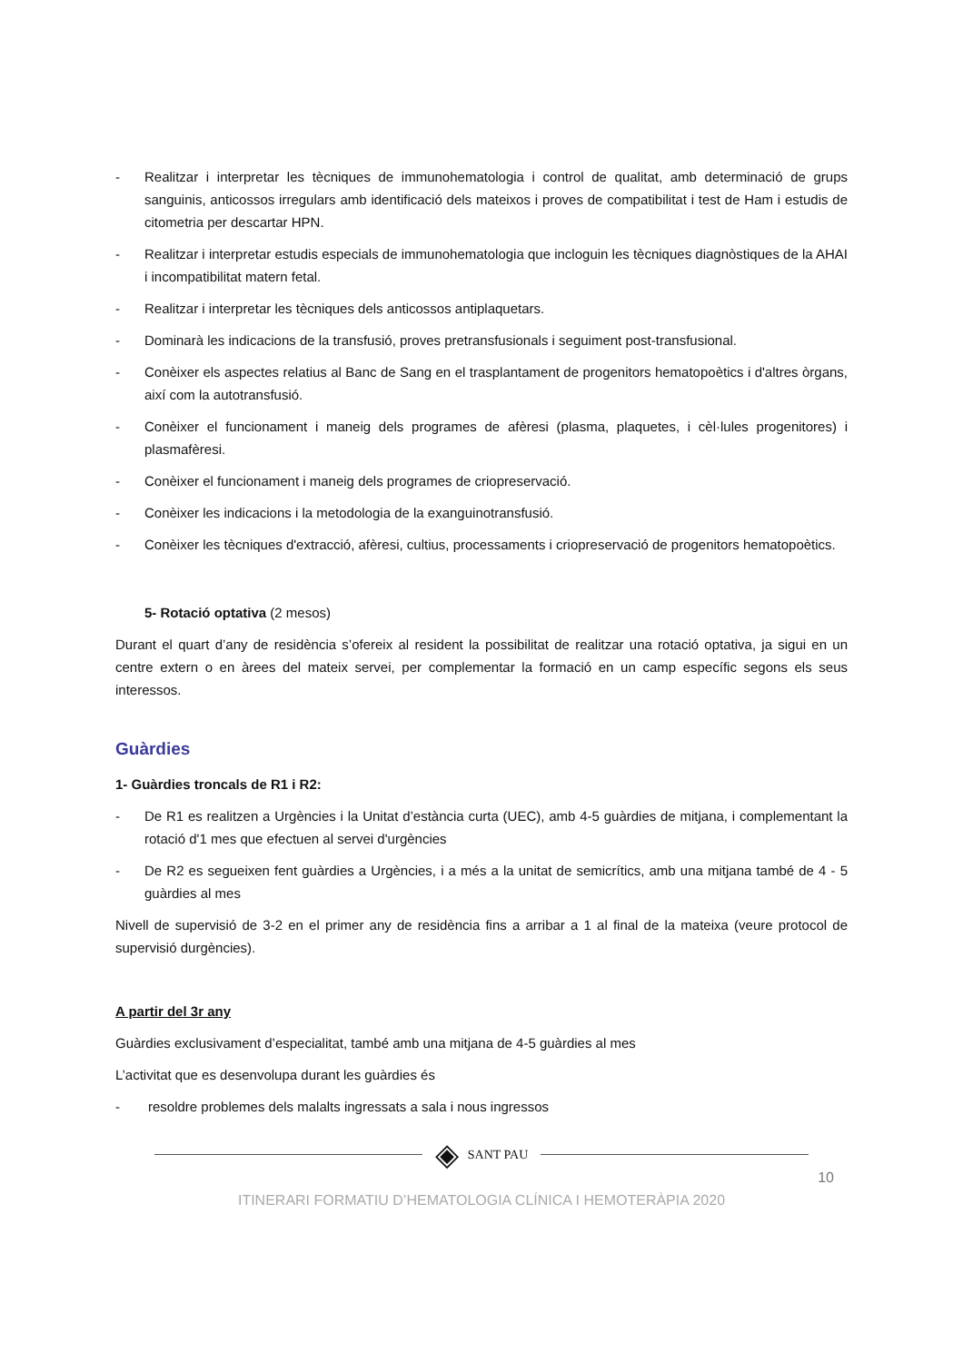- Realitzar i interpretar les tècniques de immunohematologia i control de qualitat, amb determinació de grups sanguinis, anticossos irregulars amb identificació dels mateixos i proves de compatibilitat i test de Ham i estudis de citometria per descartar HPN.
- Realitzar i interpretar estudis especials de immunohematologia que incloguin les tècniques diagnòstiques de la AHAI i incompatibilitat matern fetal.
- Realitzar i interpretar les tècniques dels anticossos antiplaquetars.
- Dominarà les indicacions de la transfusió, proves pretransfusionals i seguiment post-transfusional.
- Conèixer els aspectes relatius al Banc de Sang en el trasplantament de progenitors hematopoètics i d'altres òrgans, així com la autotransfusió.
- Conèixer el funcionament i maneig dels programes de afèresi (plasma, plaquetes, i cèl·lules progenitores) i plasmafèresi.
- Conèixer el funcionament i maneig dels programes de criopreservació.
- Conèixer les indicacions i la metodologia de la exanguinotransfusió.
- Conèixer les tècniques d'extracció, afèresi, cultius, processaments i criopreservació de progenitors hematopoètics.
5- Rotació optativa (2 mesos)
Durant el quart d’any de residència s’ofereix al resident la possibilitat de realitzar una rotació optativa, ja sigui en un centre extern o en àrees del mateix servei, per complementar la formació en un camp específic segons els seus interessos.
Guàrdies
1- Guàrdies troncals de R1 i R2:
- De R1 es realitzen a Urgències i la Unitat d’estància curta (UEC), amb 4-5 guàrdies de mitjana, i complementant la rotació d'1 mes que efectuen al servei d'urgències
- De R2 es segueixen fent guàrdies a Urgències, i a més a la unitat de semicrítics, amb una mitjana també de 4 - 5 guàrdies al mes
Nivell de supervisió de 3-2 en el primer any de residència fins a arribar a 1 al final de la mateixa (veure protocol de supervisió durgències).
A partir del 3r any
Guàrdies exclusivament d’especialitat, també amb una mitjana de 4-5 guàrdies al mes
L’activitat que es desenvolupa durant les guàrdies és
- resoldre problemes dels malalts ingressats a sala i nous ingressos
◈ SANT PAU
10
ITINERARI FORMATIU D’HEMATOLOGIA CLÍNICA I HEMOTERÀPIA 2020